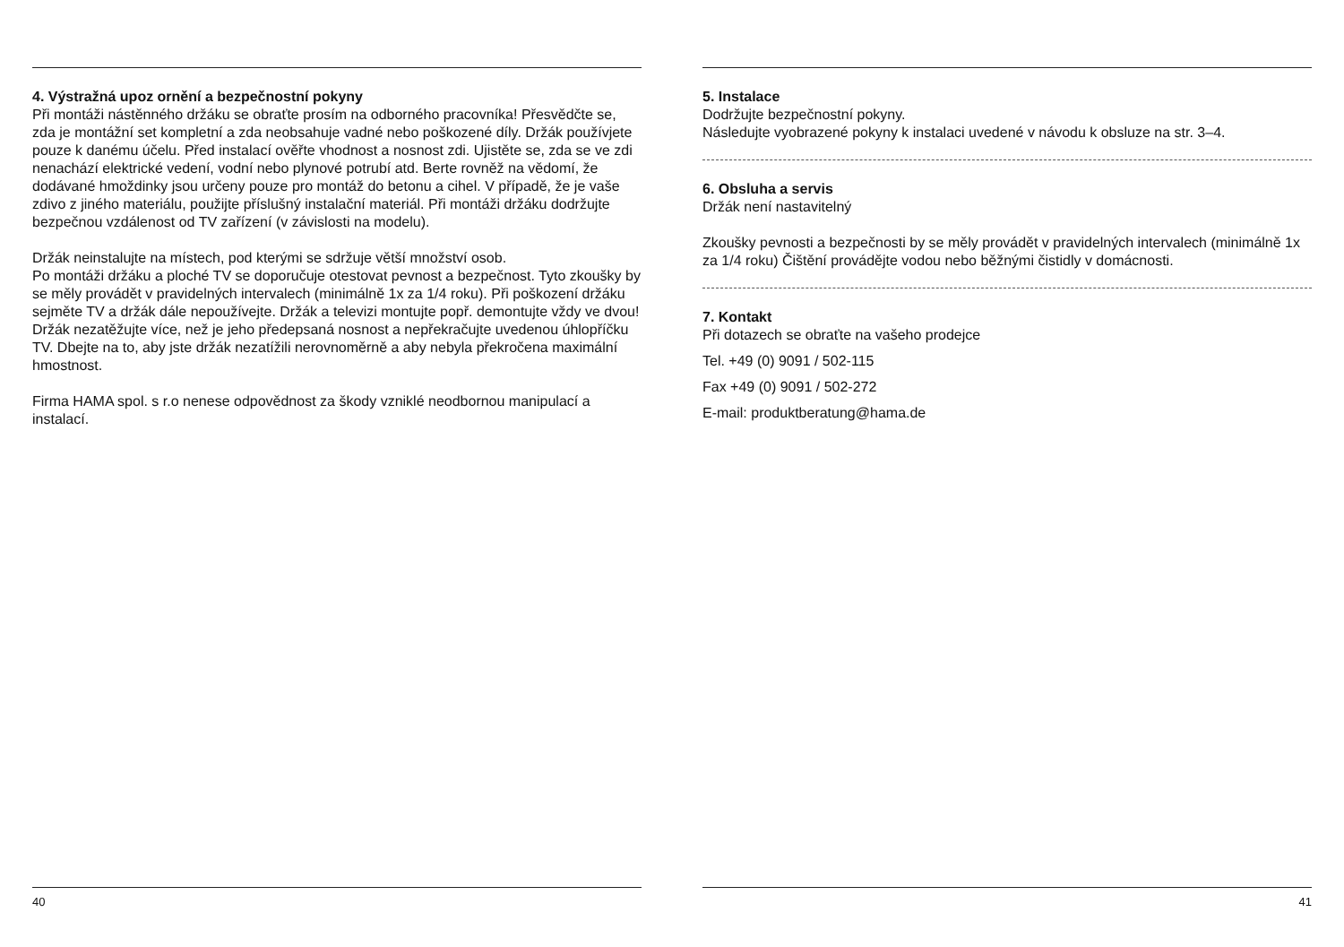4. Výstražná upoz ornění a bezpečnostní pokyny
Při montáži nástěnného držáku se obraťte prosím na odborného pracovníka! Přesvědčte se, zda je montážní set kompletní a zda neobsahuje vadné nebo poškozené díly. Držák používjete pouze k danému účelu. Před instalací ověřte vhodnost a nosnost zdi. Ujistěte se, zda se ve zdi nenachází elektrické vedení, vodní nebo plynové potrubí atd. Berte rovněž na vědomí, že dodávané hmoždinky jsou určeny pouze pro montáž do betonu a cihel. V případě, že je vaše zdivo z jiného materiálu, použijte příslušný instalační materiál. Při montáži držáku dodržujte bezpečnou vzdálenost od TV zařízení (v závislosti na modelu).
Držák neinstalujte na místech, pod kterými se sdržuje větší množství osob.
Po montáži držáku a ploché TV se doporučuje otestovat pevnost a bezpečnost. Tyto zkoušky by se měly provádět v pravidelných intervalech (minimálně 1x za 1/4 roku). Při poškození držáku sejměte TV a držák dále nepoužívejte. Držák a televizi montujte popř. demontujte vždy ve dvou! Držák nezatěžujte více, než je jeho předepsaná nosnost a nepřekračujte uvedenou úhlopříčku TV. Dbejte na to, aby jste držák nezatížili nerovnoměrně a aby nebyla překročena maximální hmostnost.
Firma HAMA spol. s r.o nenese odpovědnost za škody vzniklé neodbornou manipulací a instalací.
40
5. Instalace
Dodržujte bezpečnostní pokyny.
Následujte vyobrazené pokyny k instalaci uvedené v návodu k obsluze na str. 3–4.
6. Obsluha a servis
Držák není nastavitelný
Zkoušky pevnosti a bezpečnosti by se měly provádět v pravidelných intervalech (minimálně 1x za 1/4 roku) Čištění provádějte vodou nebo běžnými čistidly v domácnosti.
7. Kontakt
Při dotazech se obraťte na vašeho prodejce
Tel. +49 (0) 9091 / 502-115
Fax +49 (0) 9091 / 502-272
E-mail: produktberatung@hama.de
41